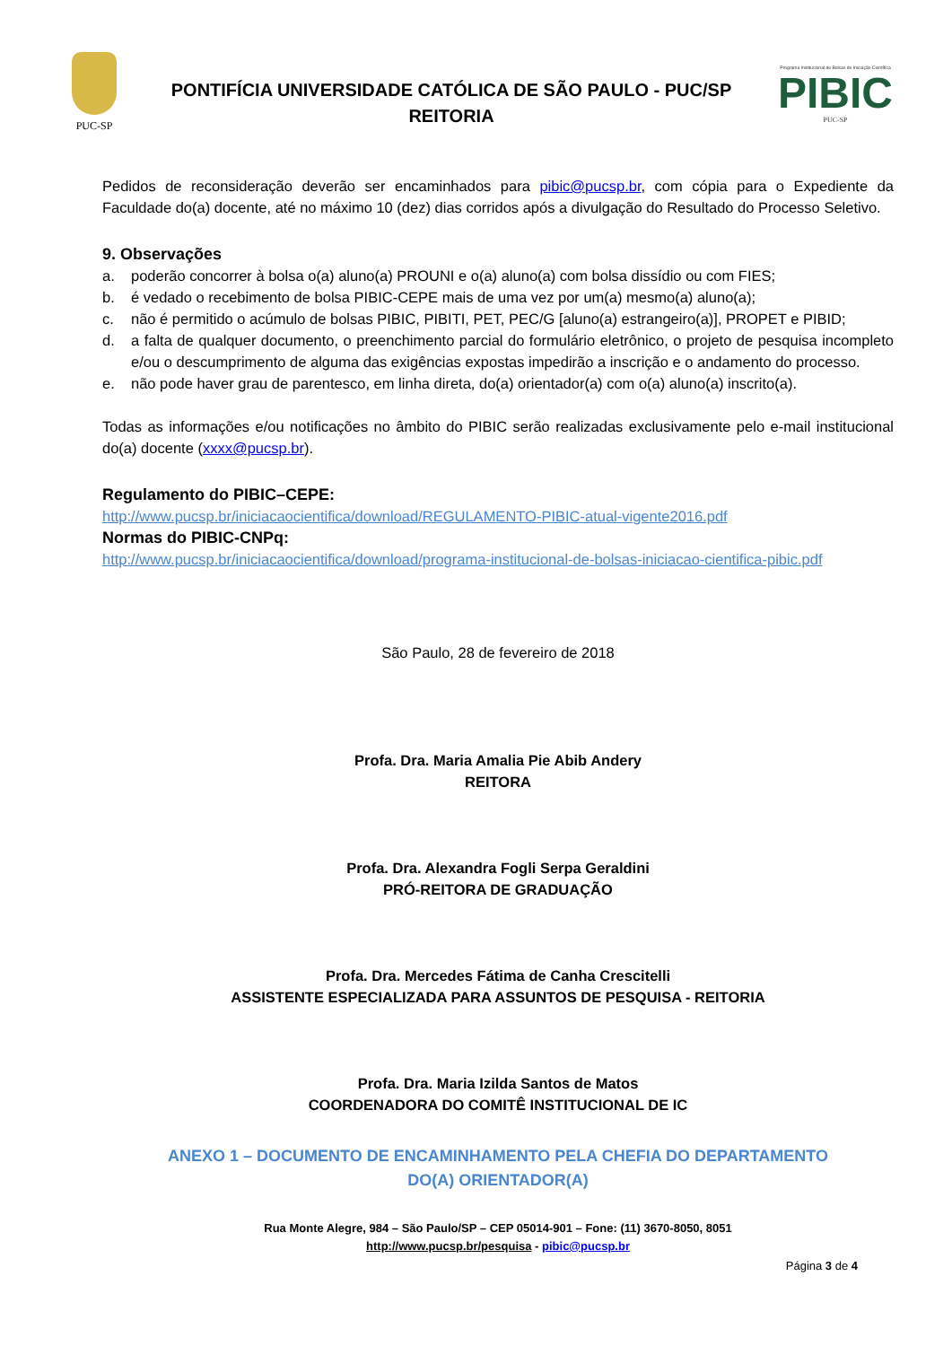PUC-SP
PONTIFÍCIA UNIVERSIDADE CATÓLICA DE SÃO PAULO - PUC/SP
REITORIA
Programa Institucional de Bolsas de Iniciação Científica
PIBIC
PUC-SP
Pedidos de reconsideração deverão ser encaminhados para pibic@pucsp.br, com cópia para o Expediente da Faculdade do(a) docente, até no máximo 10 (dez) dias corridos após a divulgação do Resultado do Processo Seletivo.
9. Observações
a. poderão concorrer à bolsa o(a) aluno(a) PROUNI e o(a) aluno(a) com bolsa dissídio ou com FIES;
b. é vedado o recebimento de bolsa PIBIC-CEPE mais de uma vez por um(a) mesmo(a) aluno(a);
c. não é permitido o acúmulo de bolsas PIBIC, PIBITI, PET, PEC/G [aluno(a) estrangeiro(a)], PROPET e PIBID;
d. a falta de qualquer documento, o preenchimento parcial do formulário eletrônico, o projeto de pesquisa incompleto e/ou o descumprimento de alguma das exigências expostas impedirão a inscrição e o andamento do processo.
e. não pode haver grau de parentesco, em linha direta, do(a) orientador(a) com o(a) aluno(a) inscrito(a).
Todas as informações e/ou notificações no âmbito do PIBIC serão realizadas exclusivamente pelo e-mail institucional do(a) docente (xxxx@pucsp.br).
Regulamento do PIBIC–CEPE:
http://www.pucsp.br/iniciacaocientifica/download/REGULAMENTO-PIBIC-atual-vigente2016.pdf
Normas do PIBIC-CNPq:
http://www.pucsp.br/iniciacaocientifica/download/programa-institucional-de-bolsas-iniciacao-cientifica-pibic.pdf
São Paulo, 28 de fevereiro de 2018
Profa. Dra. Maria Amalia Pie Abib Andery
REITORA
Profa. Dra. Alexandra Fogli Serpa Geraldini
PRÓ-REITORA DE GRADUAÇÃO
Profa. Dra. Mercedes Fátima de Canha Crescitelli
ASSISTENTE ESPECIALIZADA PARA ASSUNTOS DE PESQUISA - REITORIA
Profa. Dra. Maria Izilda Santos de Matos
COORDENADORA DO COMITÊ INSTITUCIONAL DE IC
ANEXO 1 – DOCUMENTO DE ENCAMINHAMENTO PELA CHEFIA DO DEPARTAMENTO
DO(A) ORIENTADOR(A)
Rua Monte Alegre, 984 – São Paulo/SP – CEP 05014-901 – Fone: (11) 3670-8050, 8051
http://www.pucsp.br/pesquisa - pibic@pucsp.br
Página 3 de 4